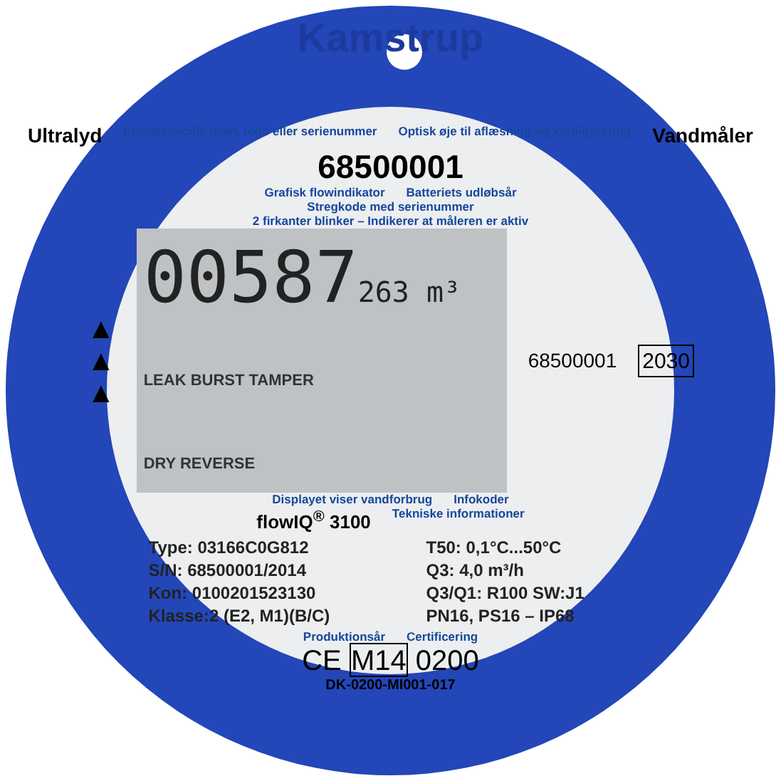Kamstrup
Ultralyd Kundespecifik label, logo eller serienummer Optisk øje til aflæsning og konfigurering Vandmåler
68500001
Grafisk flowindikator Batteriets udløbsår
Stregkode med serienummer
2 firkanter blinker – Indikerer at måleren er aktiv
▲
▲
▲
00587263 m³
LEAK BURST TAMPER
DRY REVERSE
68500001 2030
Displayet viser vandforbrug Infokoder
flowIQ<sup>®</sup> 3100 Tekniske informationer
Type: 03166C0G812
T50: 0,1°C...50°C
S/N: 68500001/2014
Q3: 4,0 m³/h
Kon: 0100201523130
Q3/Q1: R100 SW:J1
Klasse:2 (E2, M1)(B/C)
PN16, PS16 – IP68
Produktionsår Certificering
CE M14 0200
DK-0200-MI001-017